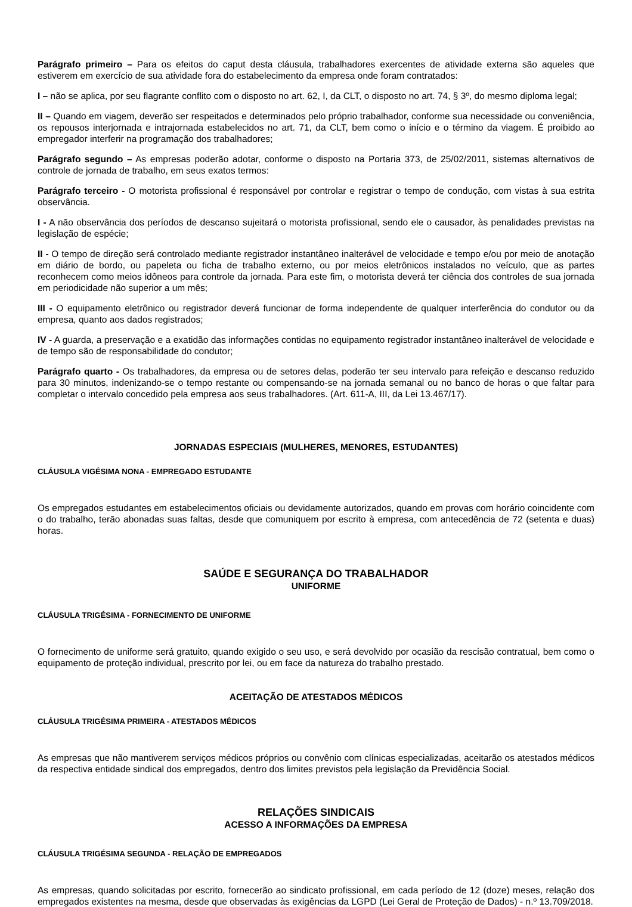Parágrafo primeiro – Para os efeitos do caput desta cláusula, trabalhadores exercentes de atividade externa são aqueles que estiverem em exercício de sua atividade fora do estabelecimento da empresa onde foram contratados:
I – não se aplica, por seu flagrante conflito com o disposto no art. 62, I, da CLT, o disposto no art. 74, § 3º, do mesmo diploma legal;
II – Quando em viagem, deverão ser respeitados e determinados pelo próprio trabalhador, conforme sua necessidade ou conveniência, os repousos interjornada e intrajornada estabelecidos no art. 71, da CLT, bem como o início e o término da viagem. É proibido ao empregador interferir na programação dos trabalhadores;
Parágrafo segundo – As empresas poderão adotar, conforme o disposto na Portaria 373, de 25/02/2011, sistemas alternativos de controle de jornada de trabalho, em seus exatos termos:
Parágrafo terceiro - O motorista profissional é responsável por controlar e registrar o tempo de condução, com vistas à sua estrita observância.
I - A não observância dos períodos de descanso sujeitará o motorista profissional, sendo ele o causador, às penalidades previstas na legislação de espécie;
II - O tempo de direção será controlado mediante registrador instantâneo inalterável de velocidade e tempo e/ou por meio de anotação em diário de bordo, ou papeleta ou ficha de trabalho externo, ou por meios eletrônicos instalados no veículo, que as partes reconhecem como meios idôneos para controle da jornada. Para este fim, o motorista deverá ter ciência dos controles de sua jornada em periodicidade não superior a um mês;
III - O equipamento eletrônico ou registrador deverá funcionar de forma independente de qualquer interferência do condutor ou da empresa, quanto aos dados registrados;
IV - A guarda, a preservação e a exatidão das informações contidas no equipamento registrador instantâneo inalterável de velocidade e de tempo são de responsabilidade do condutor;
Parágrafo quarto - Os trabalhadores, da empresa ou de setores delas, poderão ter seu intervalo para refeição e descanso reduzido para 30 minutos, indenizando-se o tempo restante ou compensando-se na jornada semanal ou no banco de horas o que faltar para completar o intervalo concedido pela empresa aos seus trabalhadores. (Art. 611-A, III, da Lei 13.467/17).
JORNADAS ESPECIAIS (MULHERES, MENORES, ESTUDANTES)
CLÁUSULA VIGÉSIMA NONA - EMPREGADO ESTUDANTE
Os empregados estudantes em estabelecimentos oficiais ou devidamente autorizados, quando em provas com horário coincidente com o do trabalho, terão abonadas suas faltas, desde que comuniquem por escrito à empresa, com antecedência de 72 (setenta e duas) horas.
SAÚDE E SEGURANÇA DO TRABALHADOR
UNIFORME
CLÁUSULA TRIGÉSIMA - FORNECIMENTO DE UNIFORME
O fornecimento de uniforme será gratuito, quando exigido o seu uso, e será devolvido por ocasião da rescisão contratual, bem como o equipamento de proteção individual, prescrito por lei, ou em face da natureza do trabalho prestado.
ACEITAÇÃO DE ATESTADOS MÉDICOS
CLÁUSULA TRIGÉSIMA PRIMEIRA - ATESTADOS MÉDICOS
As empresas que não mantiverem serviços médicos próprios ou convênio com clínicas especializadas, aceitarão os atestados médicos da respectiva entidade sindical dos empregados, dentro dos limites previstos pela legislação da Previdência Social.
RELAÇÕES SINDICAIS
ACESSO A INFORMAÇÕES DA EMPRESA
CLÁUSULA TRIGÉSIMA SEGUNDA - RELAÇÃO DE EMPREGADOS
As empresas, quando solicitadas por escrito, fornecerão ao sindicato profissional, em cada período de 12 (doze) meses, relação dos empregados existentes na mesma, desde que observadas às exigências da LGPD (Lei Geral de Proteção de Dados) - n.º 13.709/2018.